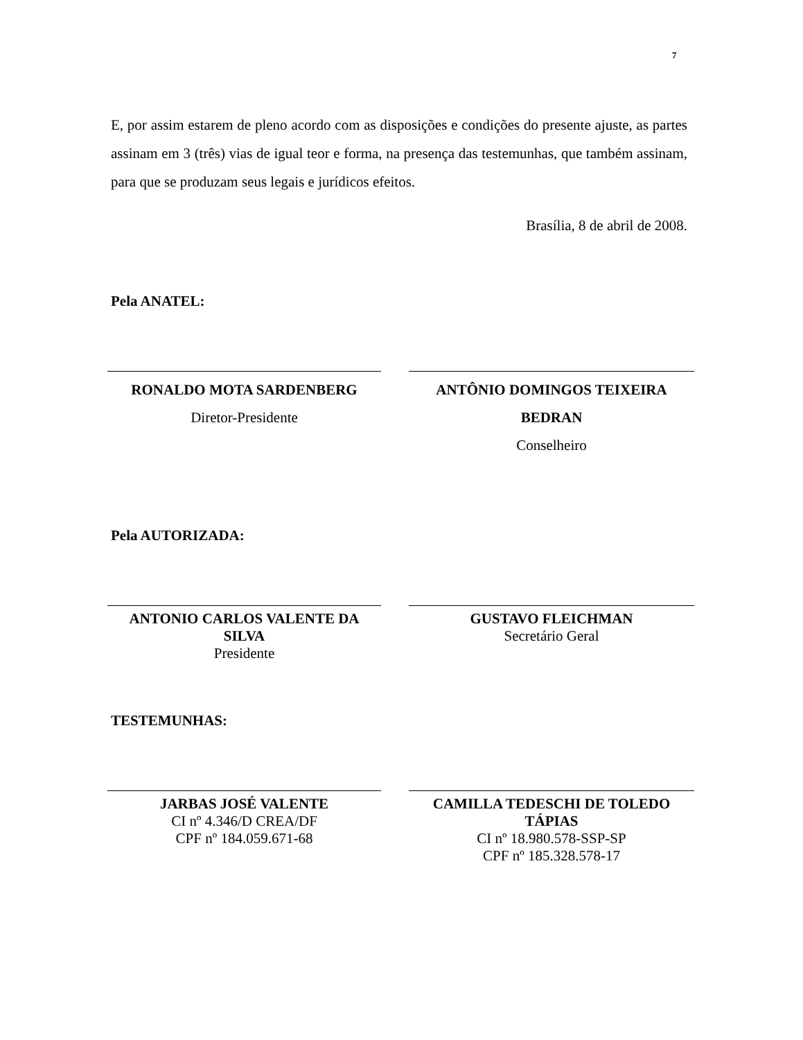7
E, por assim estarem de pleno acordo com as disposições e condições do presente ajuste, as partes assinam em 3 (três) vias de igual teor e forma, na presença das testemunhas, que também assinam, para que se produzam seus legais e jurídicos efeitos.
Brasília, 8 de abril de 2008.
Pela ANATEL:
RONALDO MOTA SARDENBERG
Diretor-Presidente
ANTÔNIO DOMINGOS TEIXEIRA BEDRAN
Conselheiro
Pela AUTORIZADA:
ANTONIO CARLOS VALENTE DA SILVA
Presidente
GUSTAVO FLEICHMAN
Secretário Geral
TESTEMUNHAS:
JARBAS JOSÉ VALENTE
CI nº 4.346/D CREA/DF
CPF nº 184.059.671-68
CAMILLA TEDESCHI DE TOLEDO TÁPIAS
CI nº 18.980.578-SSP-SP
CPF nº 185.328.578-17